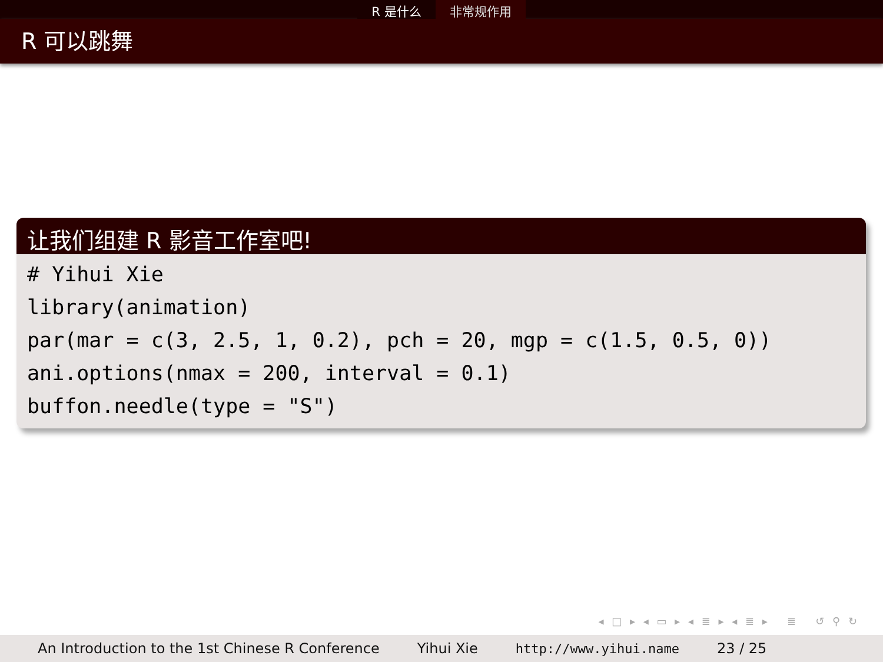R 是什么 非常规作用
R 可以跳舞
让我们组建 R 影音工作室吧!
# Yihui Xie
library(animation)
par(mar = c(3, 2.5, 1, 0.2), pch = 20, mgp = c(1.5, 0.5, 0))
ani.options(nmax = 200, interval = 0.1)
buffon.needle(type = "S")
◂ □ ▸ ◂ ▭ ▸ ◂ ≣ ▸ ◂ ≣ ▸ ≣ ↺ ⚲ ↻
An Introduction to the 1st Chinese R Conference Yihui Xie http://www.yihui.name 23 / 25